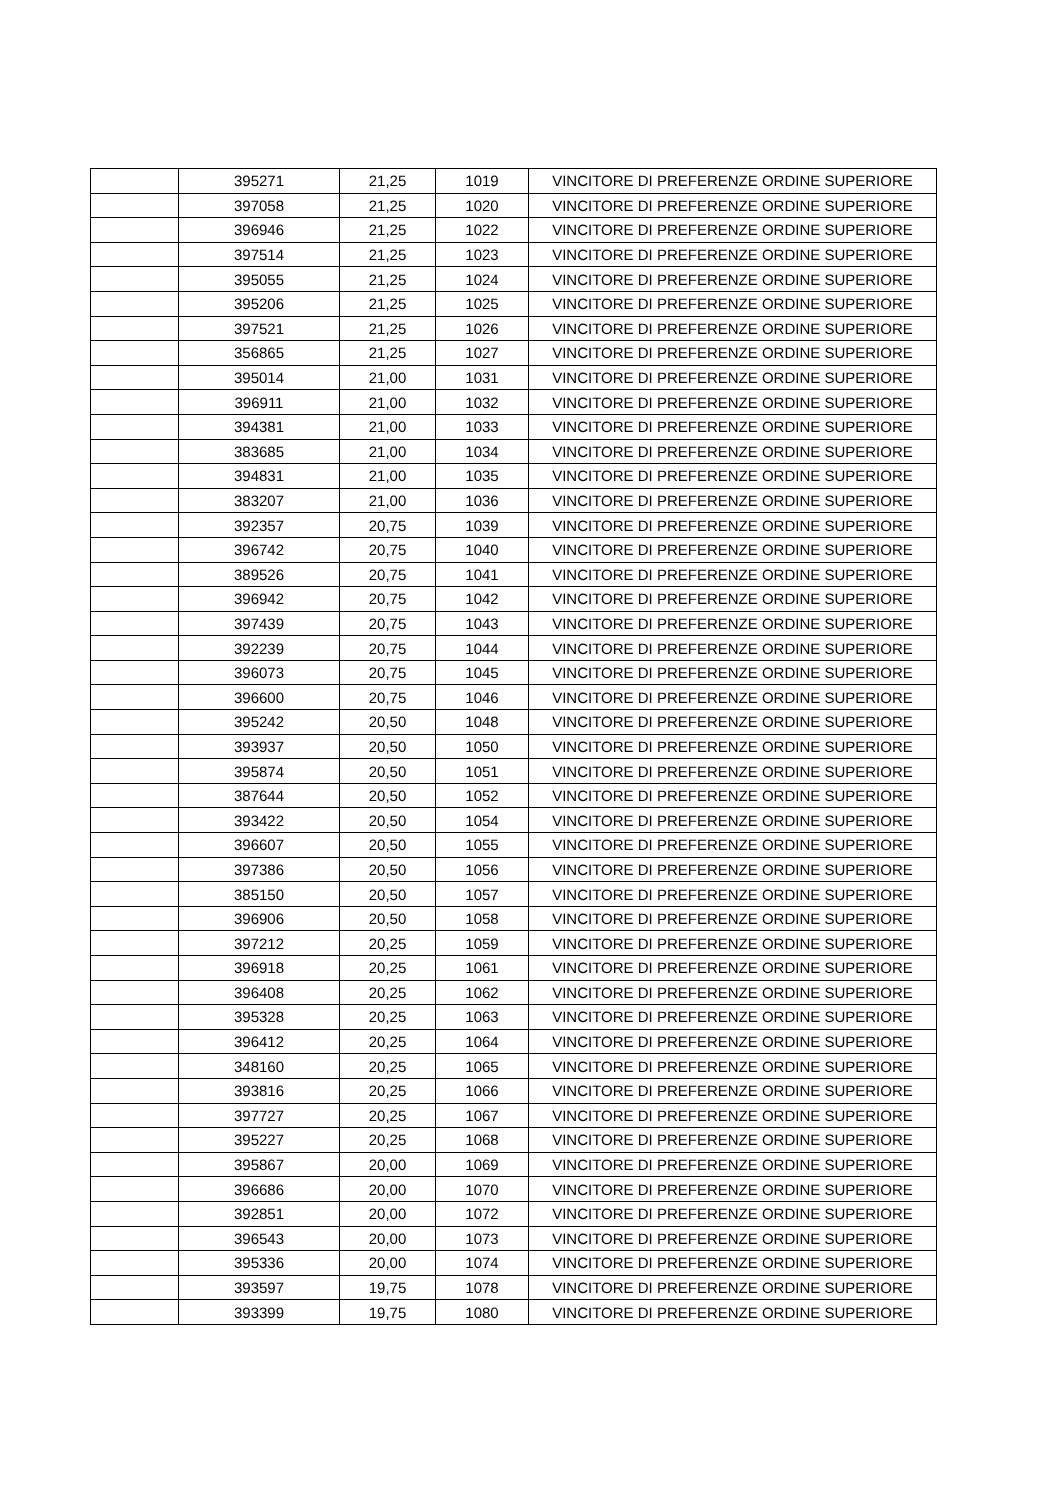| | 395271 | 21,25 | 1019 | VINCITORE DI PREFERENZE ORDINE SUPERIORE |
| | 397058 | 21,25 | 1020 | VINCITORE DI PREFERENZE ORDINE SUPERIORE |
| | 396946 | 21,25 | 1022 | VINCITORE DI PREFERENZE ORDINE SUPERIORE |
| | 397514 | 21,25 | 1023 | VINCITORE DI PREFERENZE ORDINE SUPERIORE |
| | 395055 | 21,25 | 1024 | VINCITORE DI PREFERENZE ORDINE SUPERIORE |
| | 395206 | 21,25 | 1025 | VINCITORE DI PREFERENZE ORDINE SUPERIORE |
| | 397521 | 21,25 | 1026 | VINCITORE DI PREFERENZE ORDINE SUPERIORE |
| | 356865 | 21,25 | 1027 | VINCITORE DI PREFERENZE ORDINE SUPERIORE |
| | 395014 | 21,00 | 1031 | VINCITORE DI PREFERENZE ORDINE SUPERIORE |
| | 396911 | 21,00 | 1032 | VINCITORE DI PREFERENZE ORDINE SUPERIORE |
| | 394381 | 21,00 | 1033 | VINCITORE DI PREFERENZE ORDINE SUPERIORE |
| | 383685 | 21,00 | 1034 | VINCITORE DI PREFERENZE ORDINE SUPERIORE |
| | 394831 | 21,00 | 1035 | VINCITORE DI PREFERENZE ORDINE SUPERIORE |
| | 383207 | 21,00 | 1036 | VINCITORE DI PREFERENZE ORDINE SUPERIORE |
| | 392357 | 20,75 | 1039 | VINCITORE DI PREFERENZE ORDINE SUPERIORE |
| | 396742 | 20,75 | 1040 | VINCITORE DI PREFERENZE ORDINE SUPERIORE |
| | 389526 | 20,75 | 1041 | VINCITORE DI PREFERENZE ORDINE SUPERIORE |
| | 396942 | 20,75 | 1042 | VINCITORE DI PREFERENZE ORDINE SUPERIORE |
| | 397439 | 20,75 | 1043 | VINCITORE DI PREFERENZE ORDINE SUPERIORE |
| | 392239 | 20,75 | 1044 | VINCITORE DI PREFERENZE ORDINE SUPERIORE |
| | 396073 | 20,75 | 1045 | VINCITORE DI PREFERENZE ORDINE SUPERIORE |
| | 396600 | 20,75 | 1046 | VINCITORE DI PREFERENZE ORDINE SUPERIORE |
| | 395242 | 20,50 | 1048 | VINCITORE DI PREFERENZE ORDINE SUPERIORE |
| | 393937 | 20,50 | 1050 | VINCITORE DI PREFERENZE ORDINE SUPERIORE |
| | 395874 | 20,50 | 1051 | VINCITORE DI PREFERENZE ORDINE SUPERIORE |
| | 387644 | 20,50 | 1052 | VINCITORE DI PREFERENZE ORDINE SUPERIORE |
| | 393422 | 20,50 | 1054 | VINCITORE DI PREFERENZE ORDINE SUPERIORE |
| | 396607 | 20,50 | 1055 | VINCITORE DI PREFERENZE ORDINE SUPERIORE |
| | 397386 | 20,50 | 1056 | VINCITORE DI PREFERENZE ORDINE SUPERIORE |
| | 385150 | 20,50 | 1057 | VINCITORE DI PREFERENZE ORDINE SUPERIORE |
| | 396906 | 20,50 | 1058 | VINCITORE DI PREFERENZE ORDINE SUPERIORE |
| | 397212 | 20,25 | 1059 | VINCITORE DI PREFERENZE ORDINE SUPERIORE |
| | 396918 | 20,25 | 1061 | VINCITORE DI PREFERENZE ORDINE SUPERIORE |
| | 396408 | 20,25 | 1062 | VINCITORE DI PREFERENZE ORDINE SUPERIORE |
| | 395328 | 20,25 | 1063 | VINCITORE DI PREFERENZE ORDINE SUPERIORE |
| | 396412 | 20,25 | 1064 | VINCITORE DI PREFERENZE ORDINE SUPERIORE |
| | 348160 | 20,25 | 1065 | VINCITORE DI PREFERENZE ORDINE SUPERIORE |
| | 393816 | 20,25 | 1066 | VINCITORE DI PREFERENZE ORDINE SUPERIORE |
| | 397727 | 20,25 | 1067 | VINCITORE DI PREFERENZE ORDINE SUPERIORE |
| | 395227 | 20,25 | 1068 | VINCITORE DI PREFERENZE ORDINE SUPERIORE |
| | 395867 | 20,00 | 1069 | VINCITORE DI PREFERENZE ORDINE SUPERIORE |
| | 396686 | 20,00 | 1070 | VINCITORE DI PREFERENZE ORDINE SUPERIORE |
| | 392851 | 20,00 | 1072 | VINCITORE DI PREFERENZE ORDINE SUPERIORE |
| | 396543 | 20,00 | 1073 | VINCITORE DI PREFERENZE ORDINE SUPERIORE |
| | 395336 | 20,00 | 1074 | VINCITORE DI PREFERENZE ORDINE SUPERIORE |
| | 393597 | 19,75 | 1078 | VINCITORE DI PREFERENZE ORDINE SUPERIORE |
| | 393399 | 19,75 | 1080 | VINCITORE DI PREFERENZE ORDINE SUPERIORE |